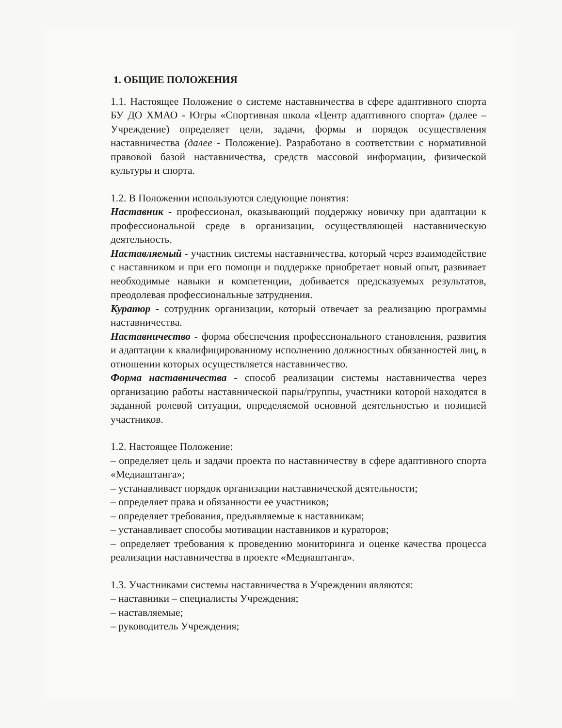1. ОБЩИЕ ПОЛОЖЕНИЯ
1.1. Настоящее Положение о системе наставничества в сфере адаптивного спорта БУ ДО ХМАО - Югры «Спортивная школа «Центр адаптивного спорта» (далее – Учреждение) определяет цели, задачи, формы и порядок осуществления наставничества (далее - Положение). Разработано в соответствии с нормативной правовой базой наставничества, средств массовой информации, физической культуры и спорта.
1.2. В Положении используются следующие понятия:
Наставник - профессионал, оказывающий поддержку новичку при адаптации к профессиональной среде в организации, осуществляющей наставническую деятельность.
Наставляемый - участник системы наставничества, который через взаимодействие с наставником и при его помощи и поддержке приобретает новый опыт, развивает необходимые навыки и компетенции, добивается предсказуемых результатов, преодолевая профессиональные затруднения.
Куратор - сотрудник организации, который отвечает за реализацию программы наставничества.
Наставничество - форма обеспечения профессионального становления, развития и адаптации к квалифицированному исполнению должностных обязанностей лиц, в отношении которых осуществляется наставничество.
Форма наставничества - способ реализации системы наставничества через организацию работы наставнической пары/группы, участники которой находятся в заданной ролевой ситуации, определяемой основной деятельностью и позицией участников.
1.2. Настоящее Положение:
– определяет цель и задачи проекта по наставничеству в сфере адаптивного спорта «Медиаштанга»;
– устанавливает порядок организации наставнической деятельности;
– определяет права и обязанности ее участников;
– определяет требования, предъявляемые к наставникам;
– устанавливает способы мотивации наставников и кураторов;
– определяет требования к проведению мониторинга и оценке качества процесса реализации наставничества в проекте «Медиаштанга».
1.3. Участниками системы наставничества в Учреждении являются:
– наставники – специалисты Учреждения;
– наставляемые;
– руководитель Учреждения;